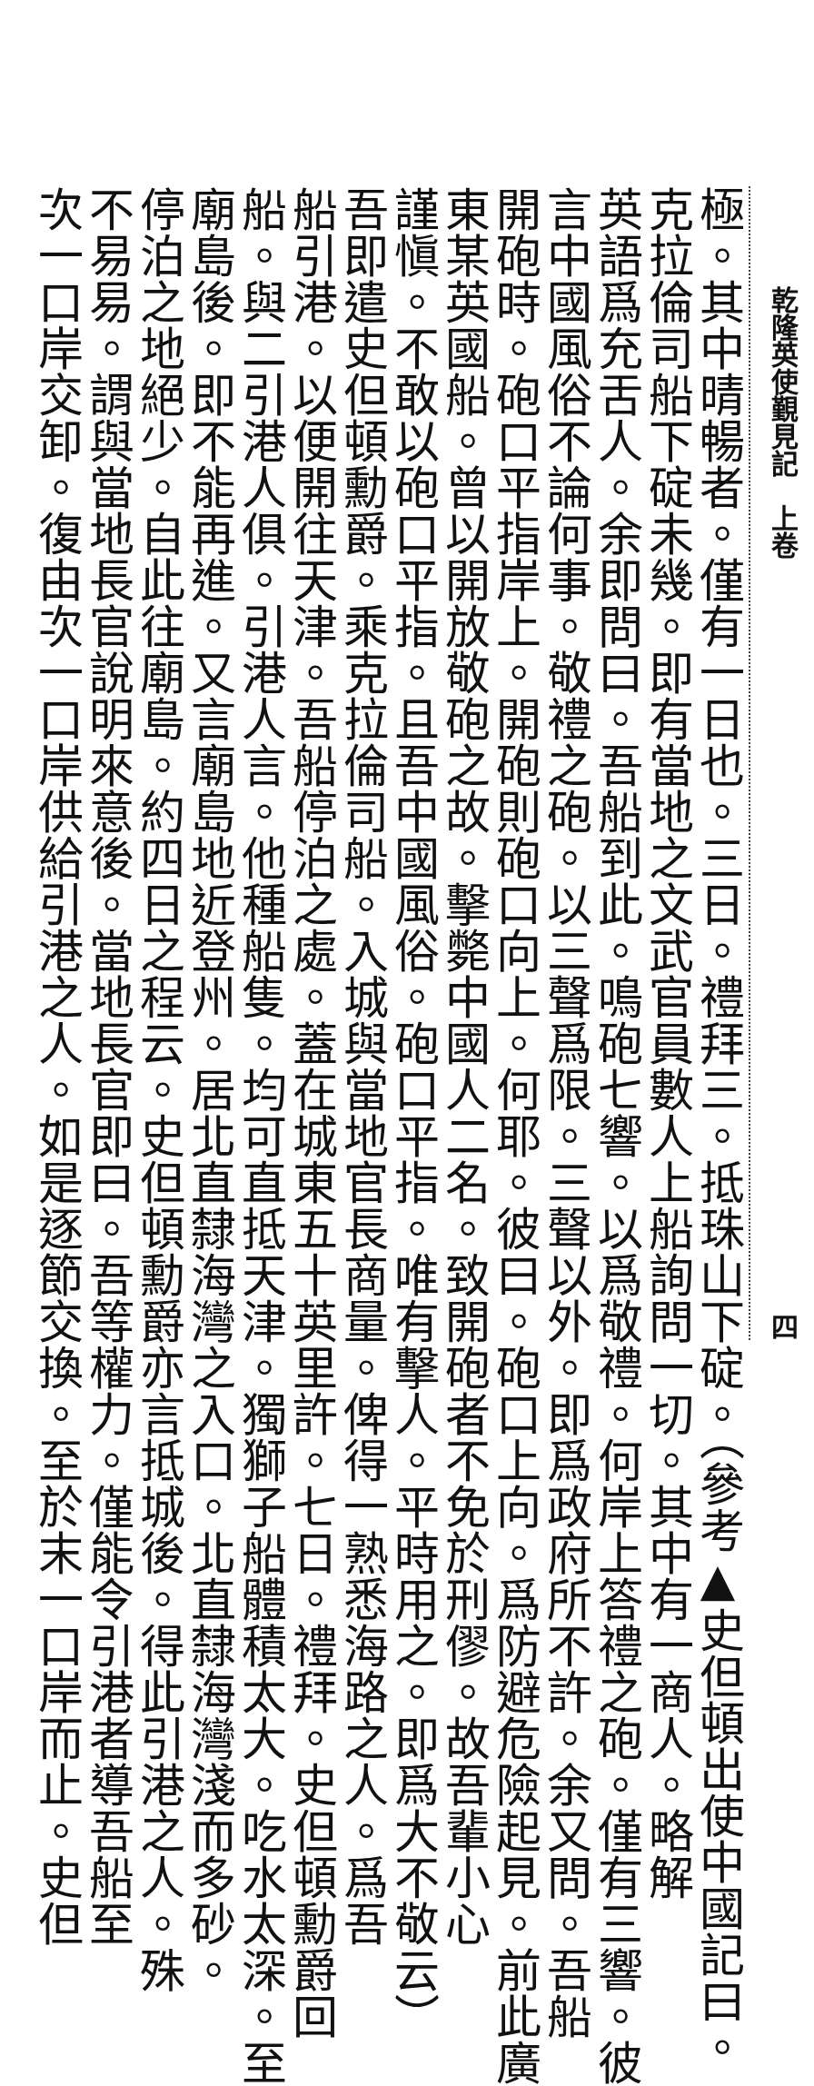乾隆英使覲見記　上卷 四
極。其中晴暢者。僅有一日也。三日。禮拜三。抵珠山下碇。（參考▲史但頓出使中國記曰。
克拉倫司船下碇未幾。即有當地之文武官員數人上船詢問一切。其中有一商人。略解
英語爲充舌人。余即問曰。吾船到此。鳴砲七響。以爲敬禮。何岸上答禮之砲。僅有三響。彼
言中國風俗不論何事。敬禮之砲。以三聲爲限。三聲以外。即爲政府所不許。余又問。吾船
開砲時。砲口平指岸上。開砲則砲口向上。何耶。彼曰。砲口上向。爲防避危險起見。前此廣
東某英國船。曾以開放敬砲之故。擊斃中國人二名。致開砲者不免於刑僇。故吾輩小心
謹愼。不敢以砲口平指。且吾中國風俗。砲口平指。唯有擊人。平時用之。即爲大不敬云）
吾即遣史但頓勳爵。乘克拉倫司船。入城與當地官長商量。俾得一熟悉海路之人。爲吾
船引港。以便開往天津。吾船停泊之處。蓋在城東五十英里許。七日。禮拜。史但頓勳爵回
船。與二引港人俱。引港人言。他種船隻。均可直抵天津。獨獅子船體積太大。吃水太深。至
廟島後。即不能再進。又言廟島地近登州。居北直隸海灣之入口。北直隸海灣淺而多砂。
停泊之地絕少。自此往廟島。約四日之程云。史但頓勳爵亦言抵城後。得此引港之人。殊
不易易。謂與當地長官說明來意後。當地長官即曰。吾等權力。僅能令引港者導吾船至
次一口岸交卸。復由次一口岸供給引港之人。如是逐節交換。至於末一口岸而止。史但